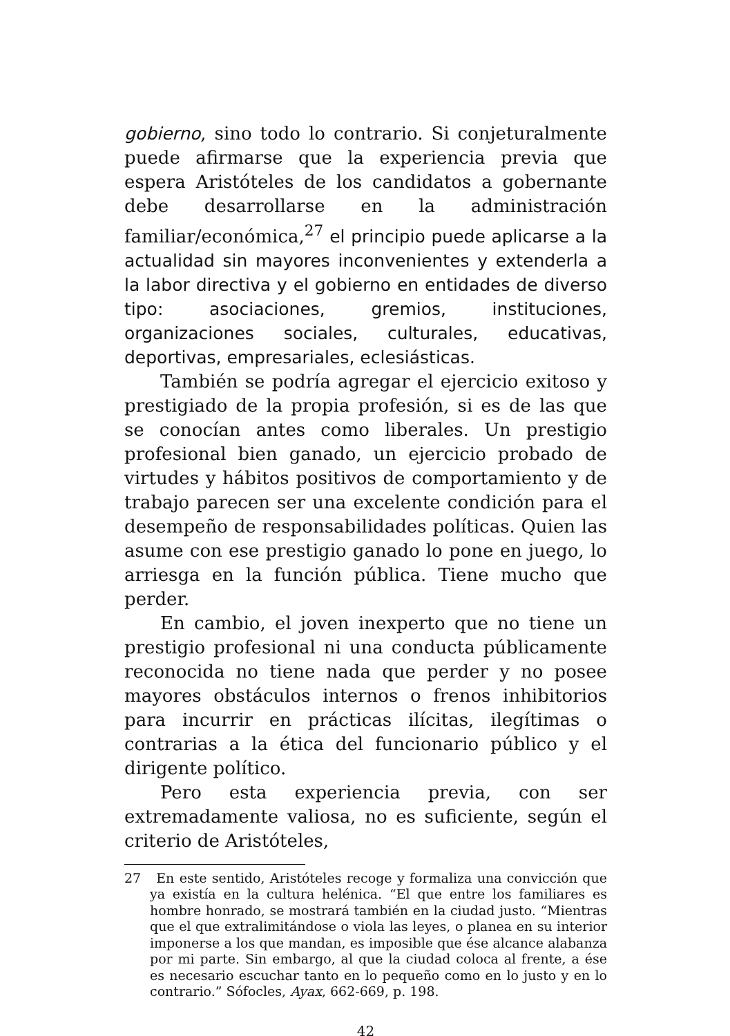gobierno, sino todo lo contrario. Si conjeturalmente puede afirmarse que la experiencia previa que espera Aristóteles de los candidatos a gobernante debe desarrollarse en la administración familiar/económica,<sup>27</sup> el principio puede aplicarse a la actualidad sin mayores inconvenientes y extenderla a la labor directiva y el gobierno en entidades de diverso tipo: asociaciones, gremios, instituciones, organizaciones sociales, culturales, educativas, deportivas, empresariales, eclesiásticas.
También se podría agregar el ejercicio exitoso y prestigiado de la propia profesión, si es de las que se conocían antes como liberales. Un prestigio profesional bien ganado, un ejercicio probado de virtudes y hábitos positivos de comportamiento y de trabajo parecen ser una excelente condición para el desempeño de responsabilidades políticas. Quien las asume con ese prestigio ganado lo pone en juego, lo arriesga en la función pública. Tiene mucho que perder.
En cambio, el joven inexperto que no tiene un prestigio profesional ni una conducta públicamente reconocida no tiene nada que perder y no posee mayores obstáculos internos o frenos inhibitorios para incurrir en prácticas ilícitas, ilegítimas o contrarias a la ética del funcionario público y el dirigente político.
Pero esta experiencia previa, con ser extremadamente valiosa, no es suficiente, según el criterio de Aristóteles,
27 En este sentido, Aristóteles recoge y formaliza una convicción que ya existía en la cultura helénica. “El que entre los familiares es hombre honrado, se mostrará también en la ciudad justo. “Mientras que el que extralimitándose o viola las leyes, o planea en su interior imponerse a los que mandan, es imposible que ése alcance alabanza por mi parte. Sin embargo, al que la ciudad coloca al frente, a ése es necesario escuchar tanto en lo pequeño como en lo justo y en lo contrario.” Sófocles, Ayax, 662-669, p. 198.
42